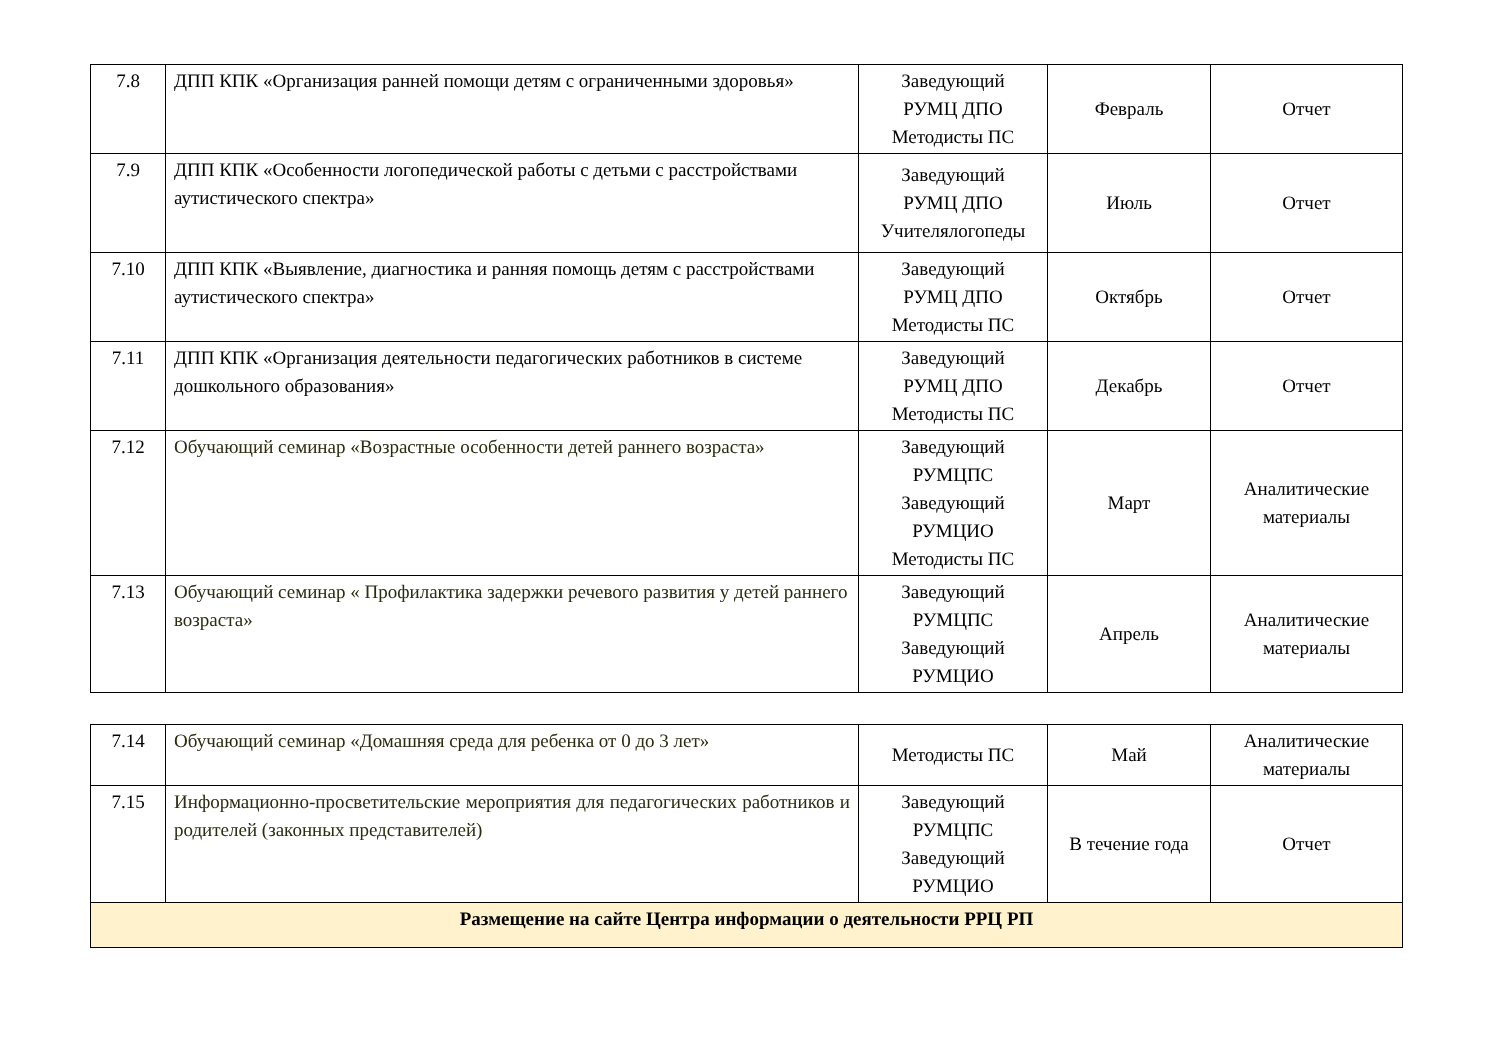| 7.8 | ДПП КПК «Организация ранней помощи детям с ограниченными здоровья» | Заведующий РУМЦ ДПО Методисты ПС | Февраль | Отчет |
| 7.9 | ДПП КПК «Особенности логопедической работы с детьми с расстройствами аутистического спектра» | Заведующий РУМЦ ДПО Учителялогопеды | Июль | Отчет |
| 7.10 | ДПП КПК «Выявление, диагностика и ранняя помощь детям с расстройствами аутистического спектра» | Заведующий РУМЦ ДПО Методисты ПС | Октябрь | Отчет |
| 7.11 | ДПП КПК «Организация деятельности педагогических работников в системе дошкольного образования» | Заведующий РУМЦ ДПО Методисты ПС | Декабрь | Отчет |
| 7.12 | Обучающий семинар «Возрастные особенности детей раннего возраста» | Заведующий РУМЦПС Заведующий РУМЦИО Методисты ПС | Март | Аналитические материалы |
| 7.13 | Обучающий семинар « Профилактика задержки речевого развития у детей раннего возраста» | Заведующий РУМЦПС Заведующий РУМЦИО | Апрель | Аналитические материалы |
| 7.14 | Обучающий семинар «Домашняя среда для ребенка от 0 до 3 лет» | Методисты ПС | Май | Аналитические материалы |
| 7.15 | Информационно-просветительские мероприятия для педагогических работников и родителей (законных представителей) | Заведующий РУМЦПС Заведующий РУМЦИО | В течение года | Отчет |
| Размещение на сайте Центра информации о деятельности РРЦ РП | | | | |